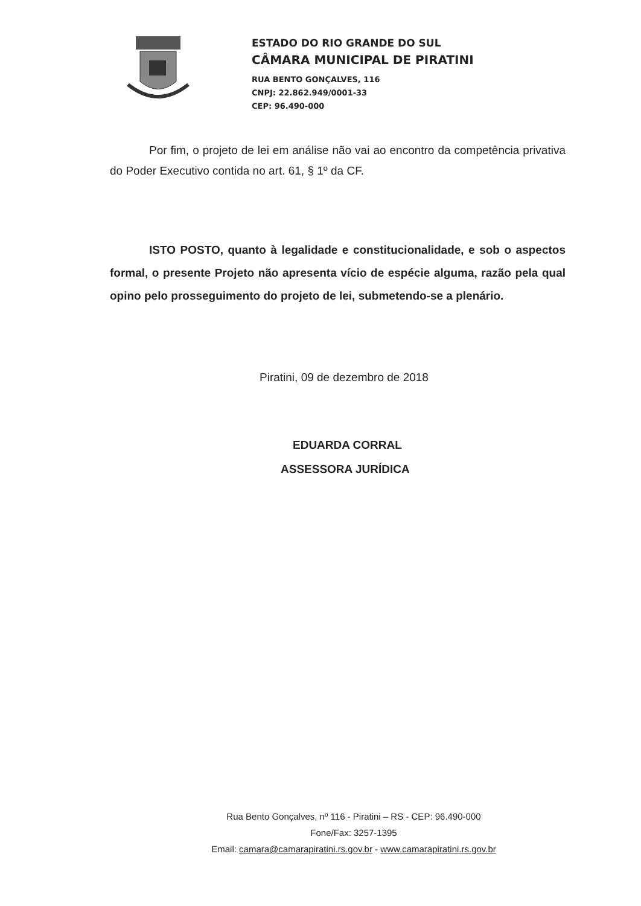ESTADO DO RIO GRANDE DO SUL
CÂMARA MUNICIPAL DE PIRATINI
RUA BENTO GONÇALVES, 116
CNPJ: 22.862.949/0001-33
CEP: 96.490-000
Por fim, o projeto de lei em análise não vai ao encontro da competência privativa do Poder Executivo contida no art. 61, § 1º da CF.
ISTO POSTO, quanto à legalidade e constitucionalidade, e sob o aspectos formal, o presente Projeto não apresenta vício de espécie alguma, razão pela qual opino pelo prosseguimento do projeto de lei, submetendo-se a plenário.
Piratini, 09 de dezembro de 2018
EDUARDA CORRAL
ASSESSORA JURÍDICA
Rua Bento Gonçalves, nº 116 - Piratini – RS - CEP: 96.490-000
Fone/Fax: 3257-1395
Email: camara@camarapiratini.rs.gov.br - www.camarapiratini.rs.gov.br